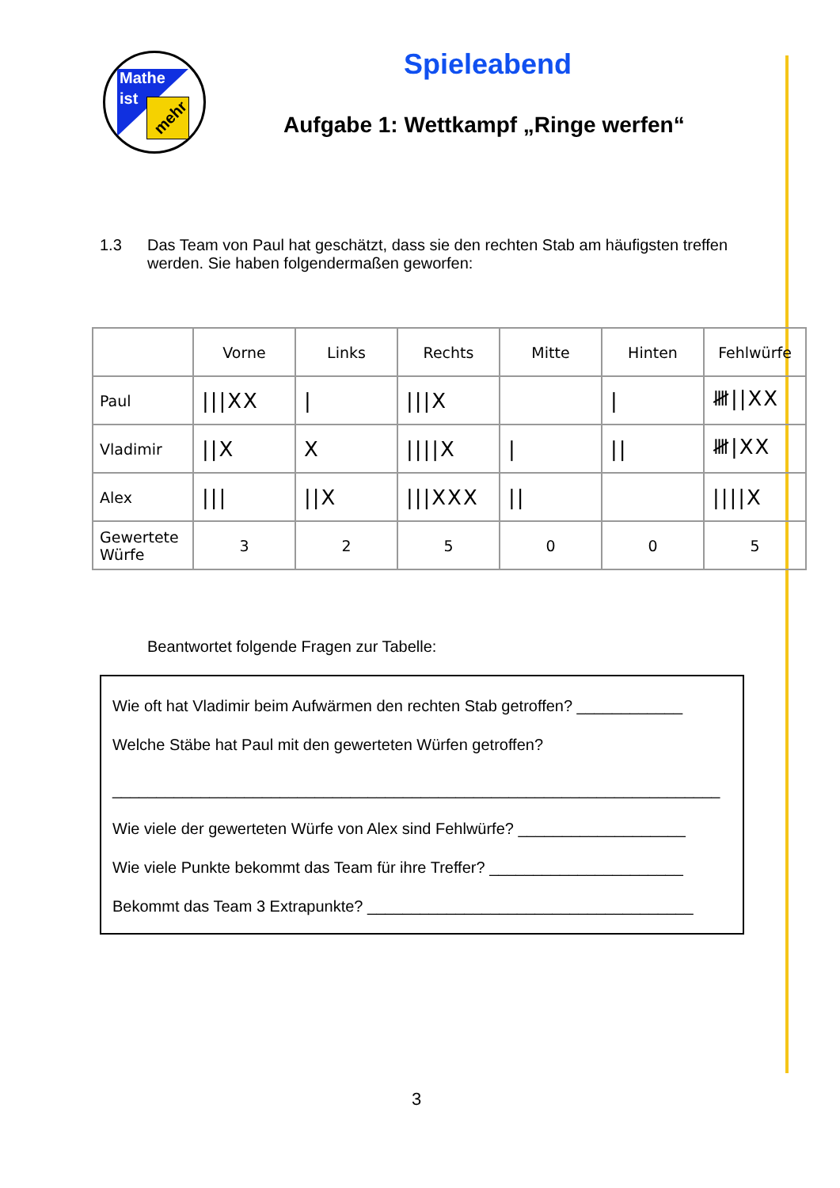Mathe
ist
mehr
Spieleabend
Aufgabe 1: Wettkampf „Ringe werfen“
1.3 Das Team von Paul hat geschätzt, dass sie den rechten Stab am häufigsten treffen werden. Sie haben folgendermaßen geworfen:
| | Vorne | Links | Rechts | Mitte | Hinten | Fehlwürfe |
| Paul | ///XX | / | ///X | | / | 𝍸//XX |
| Vladimir | //X | X | ////X | / | // | 𝍸/XX |
| Alex | /// | //X | ///XXX | // | | ////X |
| Gewertete Würfe | 3 | 2 | 5 | 0 | 0 | 5 |
Beantwortet folgende Fragen zur Tabelle:
Wie oft hat Vladimir beim Aufwärmen den rechten Stab getroffen? ____________
Welche Stäbe hat Paul mit den gewerteten Würfen getroffen?
_____________________________________________________________________
Wie viele der gewerteten Würfe von Alex sind Fehlwürfe? ___________________
Wie viele Punkte bekommt das Team für ihre Treffer? ______________________
Bekommt das Team 3 Extrapunkte? _____________________________________
3